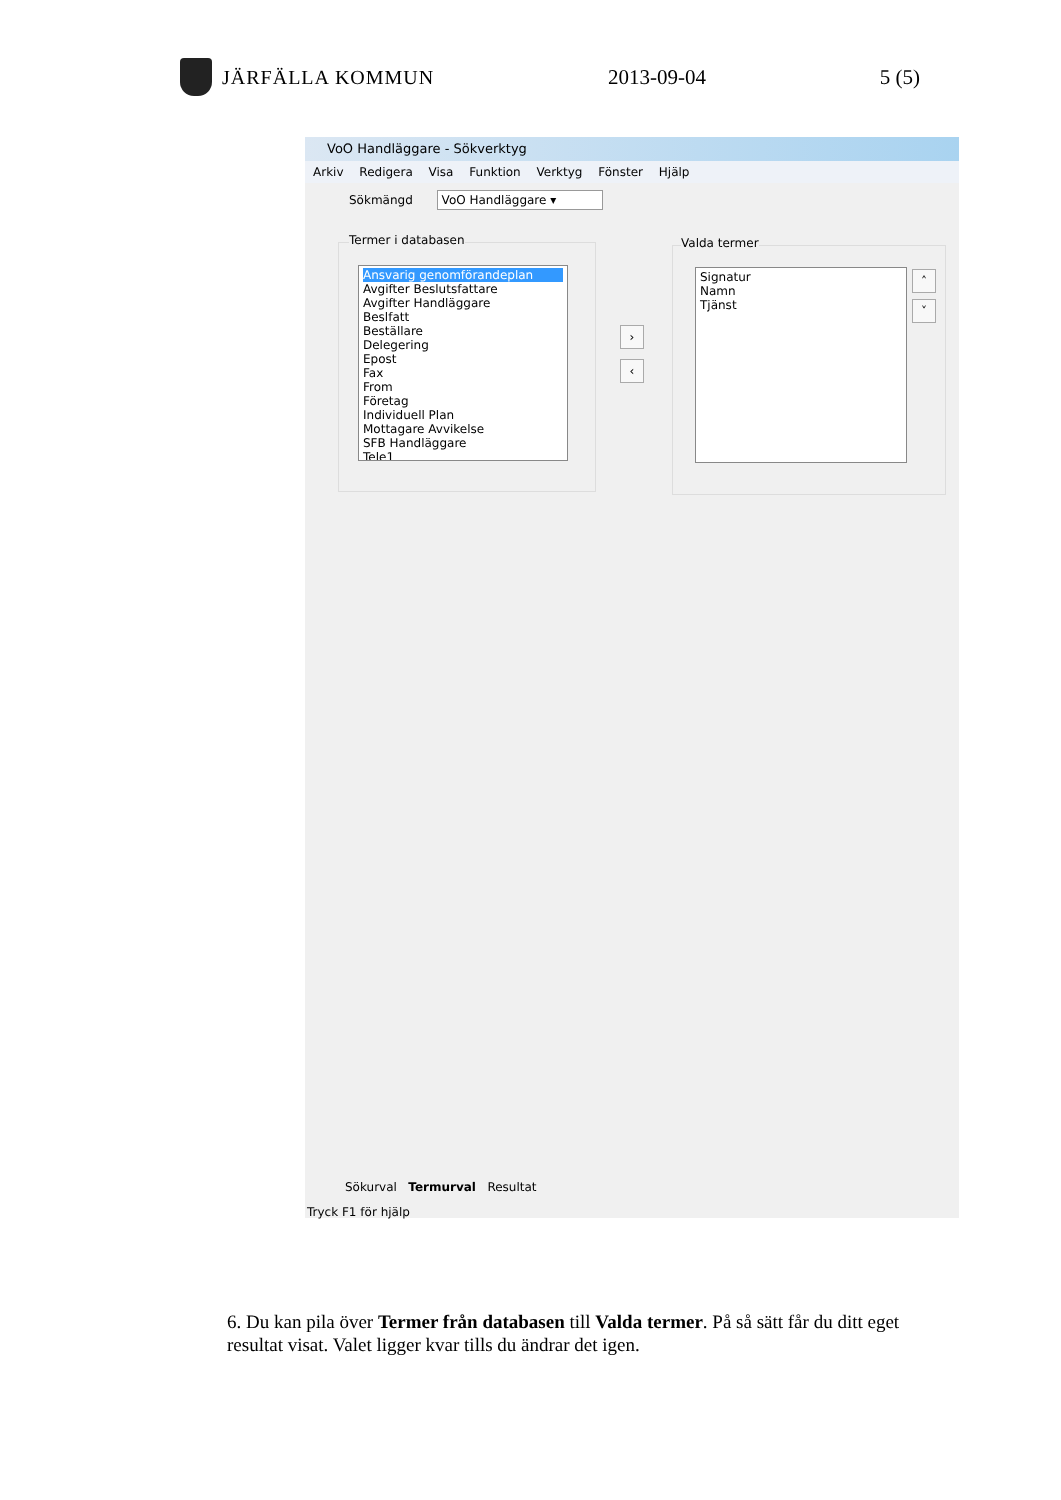JÄRFÄLLA KOMMUN 2013-09-04 5 (5)
VoO Handläggare - Sökverktyg
Arkiv Redigera Visa Funktion Verktyg Fönster Hjälp
Sökmängd VoO Handläggare ▾
Termer i databasen
Ansvarig genomförandeplan
Avgifter Beslutsfattare
Avgifter Handläggare
Beslfatt
Beställare
Delegering
Epost
Fax
From
Företag
Individuell Plan
Mottagare Avvikelse
SFB Handläggare
Tele1
›
‹
Valda termer
Signatur
Namn
Tjänst
˄
˅
Sökurval Termurval Resultat
Tryck F1 för hjälp
6. Du kan pila över Termer från databasen till Valda termer. På så sätt får du ditt eget resultat visat. Valet ligger kvar tills du ändrar det igen.